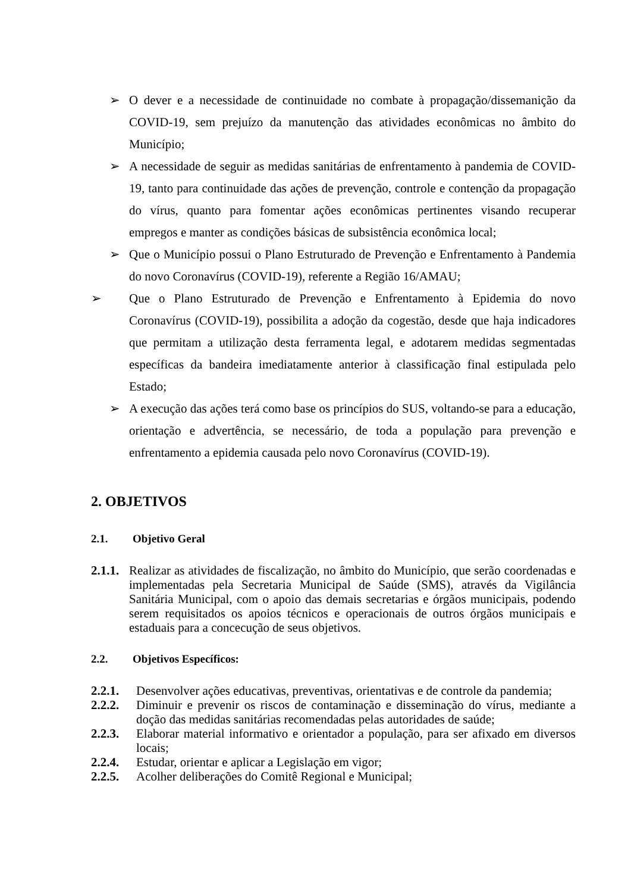➢ O dever e a necessidade de continuidade no combate à propagação/dissemanição da COVID-19, sem prejuízo da manutenção das atividades econômicas no âmbito do Município;
➢ A necessidade de seguir as medidas sanitárias de enfrentamento à pandemia de COVID-19, tanto para continuidade das ações de prevenção, controle e contenção da propagação do vírus, quanto para fomentar ações econômicas pertinentes visando recuperar empregos e manter as condições básicas de subsistência econômica local;
➢ Que o Município possui o Plano Estruturado de Prevenção e Enfrentamento à Pandemia do novo Coronavírus (COVID-19), referente a Região 16/AMAU;
➢ Que o Plano Estruturado de Prevenção e Enfrentamento à Epidemia do novo Coronavírus (COVID-19), possibilita a adoção da cogestão, desde que haja indicadores que permitam a utilização desta ferramenta legal, e adotarem medidas segmentadas específicas da bandeira imediatamente anterior à classificação final estipulada pelo Estado;
➢ A execução das ações terá como base os princípios do SUS, voltando-se para a educação, orientação e advertência, se necessário, de toda a população para prevenção e enfrentamento a epidemia causada pelo novo Coronavírus (COVID-19).
2. OBJETIVOS
2.1. Objetivo Geral
2.1.1.
Realizar as atividades de fiscalização, no âmbito do Município, que serão coordenadas e implementadas pela Secretaria Municipal de Saúde (SMS), através da Vigilância Sanitária Municipal, com o apoio das demais secretarias e órgãos municipais, podendo serem requisitados os apoios técnicos e operacionais de outros órgãos municipais e estaduais para a concecução de seus objetivos.
2.2. Objetivos Específicos:
2.2.1. Desenvolver ações educativas, preventivas, orientativas e de controle da pandemia;
2.2.2. Diminuir e prevenir os riscos de contaminação e disseminação do vírus, mediante a doção das medidas sanitárias recomendadas pelas autoridades de saúde;
2.2.3. Elaborar material informativo e orientador a população, para ser afixado em diversos locais;
2.2.4. Estudar, orientar e aplicar a Legislação em vigor;
2.2.5. Acolher deliberações do Comitê Regional e Municipal;